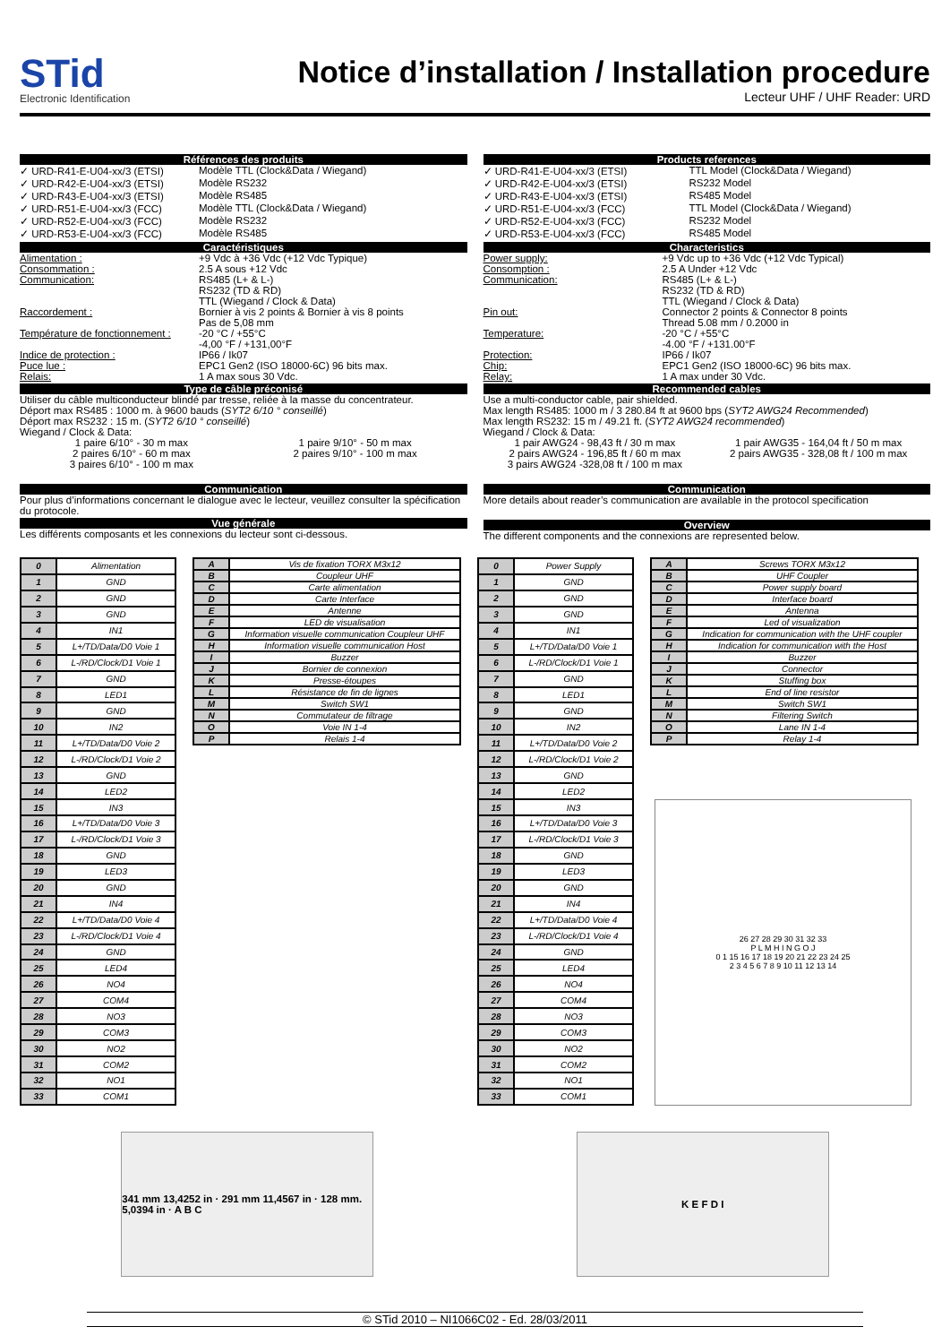STid
Electronic Identification
Notice d’installation / Installation procedure
Lecteur UHF / UHF Reader: URD
Références des produits
✓ URD-R41-E-U04-xx/3 (ETSI) Modèle TTL (Clock&Data / Wiegand)
✓ URD-R42-E-U04-xx/3 (ETSI) Modèle RS232
✓ URD-R43-E-U04-xx/3 (ETSI) Modèle RS485
✓ URD-R51-E-U04-xx/3 (FCC) Modèle TTL (Clock&Data / Wiegand)
✓ URD-R52-E-U04-xx/3 (FCC) Modèle RS232
✓ URD-R53-E-U04-xx/3 (FCC) Modèle RS485
Caractéristiques
Alimentation : +9 Vdc à +36 Vdc (+12 Vdc Typique)
Consommation : 2.5 A sous +12 Vdc
Communication: RS485 (L+ & L-)
RS232 (TD & RD)
TTL (Wiegand / Clock & Data)
Raccordement : Bornier à vis 2 points & Bornier à vis 8 points
Pas de 5,08 mm
Température de fonctionnement : -20 °C / +55°C
-4,00 °F / +131,00°F
Indice de protection : IP66 / Ik07
Puce lue : EPC1 Gen2 (ISO 18000-6C) 96 bits max.
Relais: 1 A max sous 30 Vdc.
Type de câble préconisé
Utiliser du câble multiconducteur blindé par tresse, reliée à la masse du concentrateur.
Déport max RS485 : 1000 m. à 9600 bauds (SYT2 6/10 ° conseillé)
Déport max RS232 : 15 m. (SYT2 6/10 ° conseillé)
Wiegand / Clock & Data:
1 paire 6/10° - 30 m max
2 paires 6/10° - 60 m max
3 paires 6/10° - 100 m max 1 paire 9/10° - 50 m max
2 paires 9/10° - 100 m max
Communication
Pour plus d’informations concernant le dialogue avec le lecteur, veuillez consulter la spécification du protocole.
Vue générale
Les différents composants et les connexions du lecteur sont ci-dessous.
Products references
✓ URD-R41-E-U04-xx/3 (ETSI) TTL Model (Clock&Data / Wiegand)
✓ URD-R42-E-U04-xx/3 (ETSI) RS232 Model
✓ URD-R43-E-U04-xx/3 (ETSI) RS485 Model
✓ URD-R51-E-U04-xx/3 (FCC) TTL Model (Clock&Data / Wiegand)
✓ URD-R52-E-U04-xx/3 (FCC) RS232 Model
✓ URD-R53-E-U04-xx/3 (FCC) RS485 Model
Characteristics
Power supply: +9 Vdc up to +36 Vdc (+12 Vdc Typical)
Consomption : 2.5 A Under +12 Vdc
Communication: RS485 (L+ & L-)
RS232 (TD & RD)
TTL (Wiegand / Clock & Data)
Pin out: Connector 2 points & Connector 8 points
Thread 5.08 mm / 0.2000 in
Temperature: -20 °C / +55°C
-4.00 °F / +131.00°F
Protection: IP66 / Ik07
Chip: EPC1 Gen2 (ISO 18000-6C) 96 bits max.
Relay: 1 A max under 30 Vdc.
Recommended cables
Use a multi-conductor cable, pair shielded.
Max length RS485: 1000 m / 3 280.84 ft at 9600 bps (SYT2 AWG24 Recommended)
Max length RS232: 15 m / 49.21 ft. (SYT2 AWG24 recommended)
Wiegand / Clock & Data:
1 pair AWG24 - 98,43 ft / 30 m max
2 pairs AWG24 - 196,85 ft / 60 m max
3 pairs AWG24 -328,08 ft / 100 m max 1 pair AWG35 - 164,04 ft / 50 m max
2 pairs AWG35 - 328,08 ft / 100 m max
Communication
More details about reader’s communication are available in the protocol specification
Overview
The different components and the connexions are represented below.
| 0 | Alimentation |
| 1 | GND |
| 2 | GND |
| 3 | GND |
| 4 | IN1 |
| 5 | L+/TD/Data/D0 Voie 1 |
| 6 | L-/RD/Clock/D1 Voie 1 |
| 7 | GND |
| 8 | LED1 |
| 9 | GND |
| 10 | IN2 |
| 11 | L+/TD/Data/D0 Voie 2 |
| 12 | L-/RD/Clock/D1 Voie 2 |
| 13 | GND |
| 14 | LED2 |
| 15 | IN3 |
| 16 | L+/TD/Data/D0 Voie 3 |
| 17 | L-/RD/Clock/D1 Voie 3 |
| 18 | GND |
| 19 | LED3 |
| 20 | GND |
| 21 | IN4 |
| 22 | L+/TD/Data/D0 Voie 4 |
| 23 | L-/RD/Clock/D1 Voie 4 |
| 24 | GND |
| 25 | LED4 |
| 26 | NO4 |
| 27 | COM4 |
| 28 | NO3 |
| 29 | COM3 |
| 30 | NO2 |
| 31 | COM2 |
| 32 | NO1 |
| 33 | COM1 |
| A | Vis de fixation TORX M3x12 |
| B | Coupleur UHF |
| C | Carte alimentation |
| D | Carte Interface |
| E | Antenne |
| F | LED de visualisation |
| G | Information visuelle communication Coupleur UHF |
| H | Information visuelle communication Host |
| I | Buzzer |
| J | Bornier de connexion |
| K | Presse-étoupes |
| L | Résistance de fin de lignes |
| M | Switch SW1 |
| N | Commutateur de filtrage |
| O | Voie IN 1-4 |
| P | Relais 1-4 |
| 0 | Power Supply |
| 1 | GND |
| 2 | GND |
| 3 | GND |
| 4 | IN1 |
| 5 | L+/TD/Data/D0 Voie 1 |
| 6 | L-/RD/Clock/D1 Voie 1 |
| 7 | GND |
| 8 | LED1 |
| 9 | GND |
| 10 | IN2 |
| 11 | L+/TD/Data/D0 Voie 2 |
| 12 | L-/RD/Clock/D1 Voie 2 |
| 13 | GND |
| 14 | LED2 |
| 15 | IN3 |
| 16 | L+/TD/Data/D0 Voie 3 |
| 17 | L-/RD/Clock/D1 Voie 3 |
| 18 | GND |
| 19 | LED3 |
| 20 | GND |
| 21 | IN4 |
| 22 | L+/TD/Data/D0 Voie 4 |
| 23 | L-/RD/Clock/D1 Voie 4 |
| 24 | GND |
| 25 | LED4 |
| 26 | NO4 |
| 27 | COM4 |
| 28 | NO3 |
| 29 | COM3 |
| 30 | NO2 |
| 31 | COM2 |
| 32 | NO1 |
| 33 | COM1 |
| A | Screws TORX M3x12 |
| B | UHF Coupler |
| C | Power supply board |
| D | Interface board |
| E | Antenna |
| F | Led of visualization |
| G | Indication for communication with the UHF coupler |
| H | Indication for communication with the Host |
| I | Buzzer |
| J | Connector |
| K | Stuffing box |
| L | End of line resistor |
| M | Switch SW1 |
| N | Filtering Switch |
| O | Lane IN 1-4 |
| P | Relay 1-4 |
26 27 28 29 30 31 32 33
P L M H I N G O J
0 1 15 16 17 18 19 20 21 22 23 24 25
2 3 4 5 6 7 8 9 10 11 12 13 14
341 mm 13,4252 in · 291 mm 11,4567 in · 128 mm. 5,0394 in · A B C
K E F D I
© STid 2010 – NI1066C02 - Ed. 28/03/2011